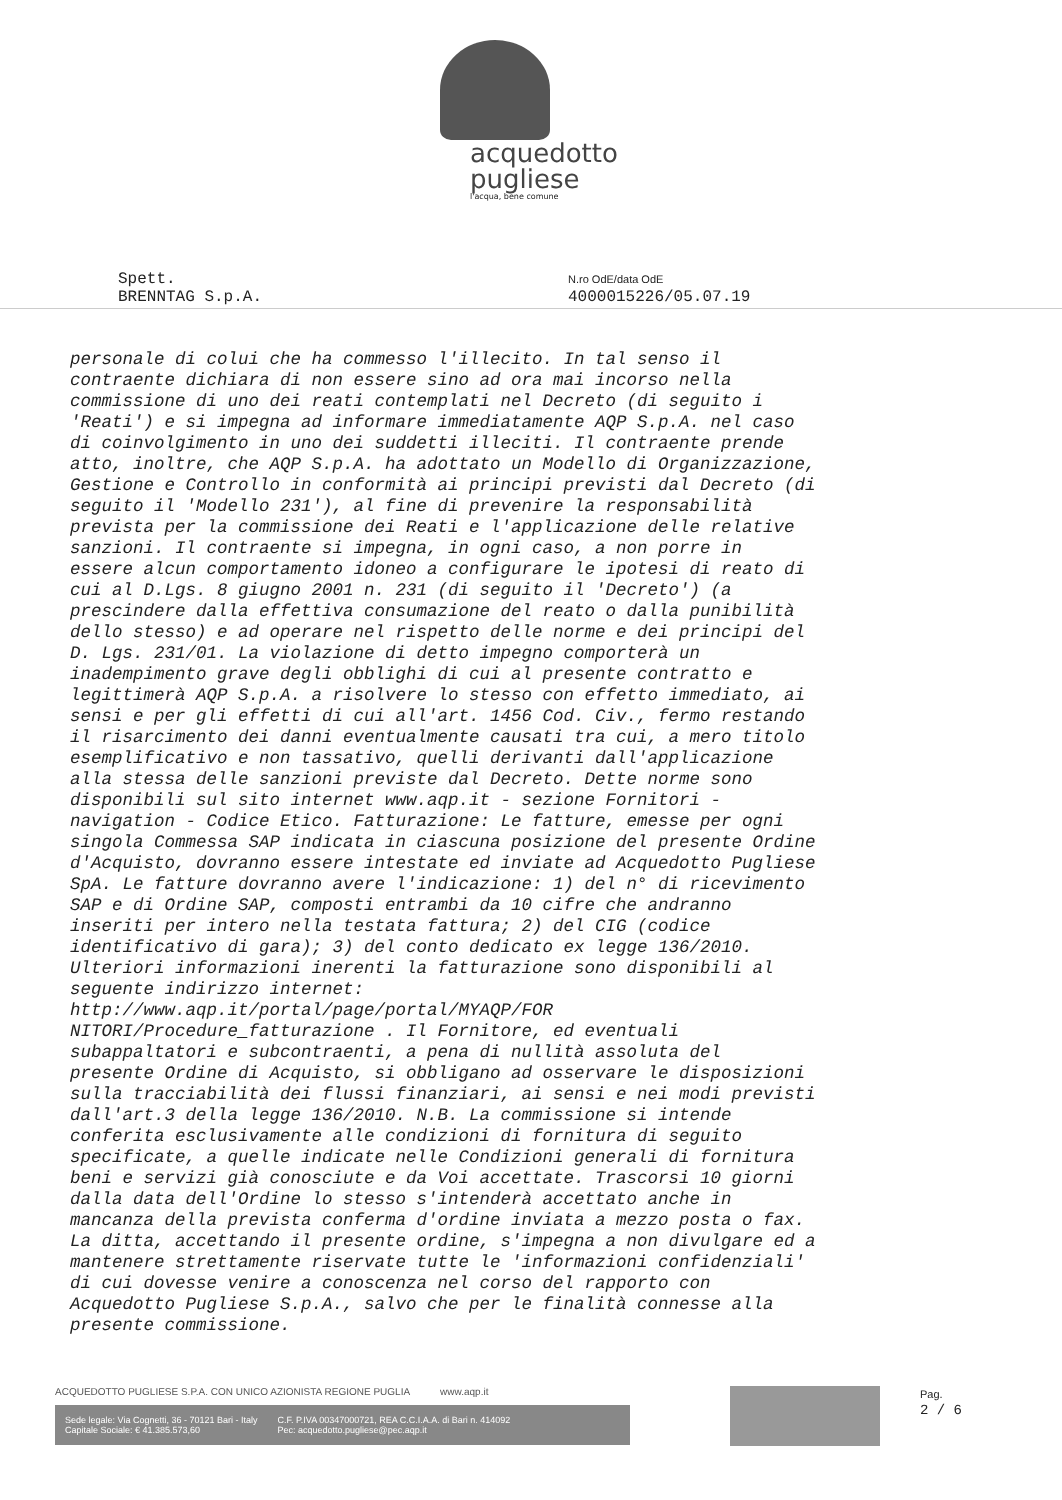acquedotto
pugliese
l'acqua, bene comune
Spett.
BRENNTAG S.p.A.
N.ro OdE/data OdE
4000015226/05.07.19
personale di colui che ha commesso l'illecito. In tal senso il contraente dichiara di non essere sino ad ora mai incorso nella commissione di uno dei reati contemplati nel Decreto (di seguito i 'Reati') e si impegna ad informare immediatamente AQP S.p.A. nel caso di coinvolgimento in uno dei suddetti illeciti. Il contraente prende atto, inoltre, che AQP S.p.A. ha adottato un Modello di Organizzazione, Gestione e Controllo in conformità ai principi previsti dal Decreto (di seguito il 'Modello 231'), al fine di prevenire la responsabilità prevista per la commissione dei Reati e l'applicazione delle relative sanzioni. Il contraente si impegna, in ogni caso, a non porre in essere alcun comportamento idoneo a configurare le ipotesi di reato di cui al D.Lgs. 8 giugno 2001 n. 231 (di seguito il 'Decreto') (a prescindere dalla effettiva consumazione del reato o dalla punibilità dello stesso) e ad operare nel rispetto delle norme e dei principi del D. Lgs. 231/01. La violazione di detto impegno comporterà un inadempimento grave degli obblighi di cui al presente contratto e legittimerà AQP S.p.A. a risolvere lo stesso con effetto immediato, ai sensi e per gli effetti di cui all'art. 1456 Cod. Civ., fermo restando il risarcimento dei danni eventualmente causati tra cui, a mero titolo esemplificativo e non tassativo, quelli derivanti dall'applicazione alla stessa delle sanzioni previste dal Decreto. Dette norme sono disponibili sul sito internet www.aqp.it - sezione Fornitori - navigation - Codice Etico. Fatturazione: Le fatture, emesse per ogni singola Commessa SAP indicata in ciascuna posizione del presente Ordine d'Acquisto, dovranno essere intestate ed inviate ad Acquedotto Pugliese SpA. Le fatture dovranno avere l'indicazione: 1) del n° di ricevimento SAP e di Ordine SAP, composti entrambi da 10 cifre che andranno inseriti per intero nella testata fattura; 2) del CIG (codice identificativo di gara); 3) del conto dedicato ex legge 136/2010. Ulteriori informazioni inerenti la fatturazione sono disponibili al seguente indirizzo internet: http://www.aqp.it/portal/page/portal/MYAQP/FOR NITORI/Procedure_fatturazione . Il Fornitore, ed eventuali subappaltatori e subcontraenti, a pena di nullità assoluta del presente Ordine di Acquisto, si obbligano ad osservare le disposizioni sulla tracciabilità dei flussi finanziari, ai sensi e nei modi previsti dall'art.3 della legge 136/2010. N.B. La commissione si intende conferita esclusivamente alle condizioni di fornitura di seguito specificate, a quelle indicate nelle Condizioni generali di fornitura beni e servizi già conosciute e da Voi accettate. Trascorsi 10 giorni dalla data dell'Ordine lo stesso s'intenderà accettato anche in mancanza della prevista conferma d'ordine inviata a mezzo posta o fax. La ditta, accettando il presente ordine, s'impegna a non divulgare ed a mantenere strettamente riservate tutte le 'informazioni confidenziali' di cui dovesse venire a conoscenza nel corso del rapporto con Acquedotto Pugliese S.p.A., salvo che per le finalità connesse alla presente commissione.
ACQUEDOTTO PUGLIESE S.P.A. CON UNICO AZIONISTA REGIONE PUGLIA www.aqp.it
Sede legale: Via Cognetti, 36 - 70121 Bari - Italy
Capitale Sociale: € 41.385.573,60
C.F. P.IVA 00347000721, REA C.C.I.A.A. di Bari n. 414092
Pec: acquedotto.pugliese@pec.aqp.it
Pag.
2 / 6